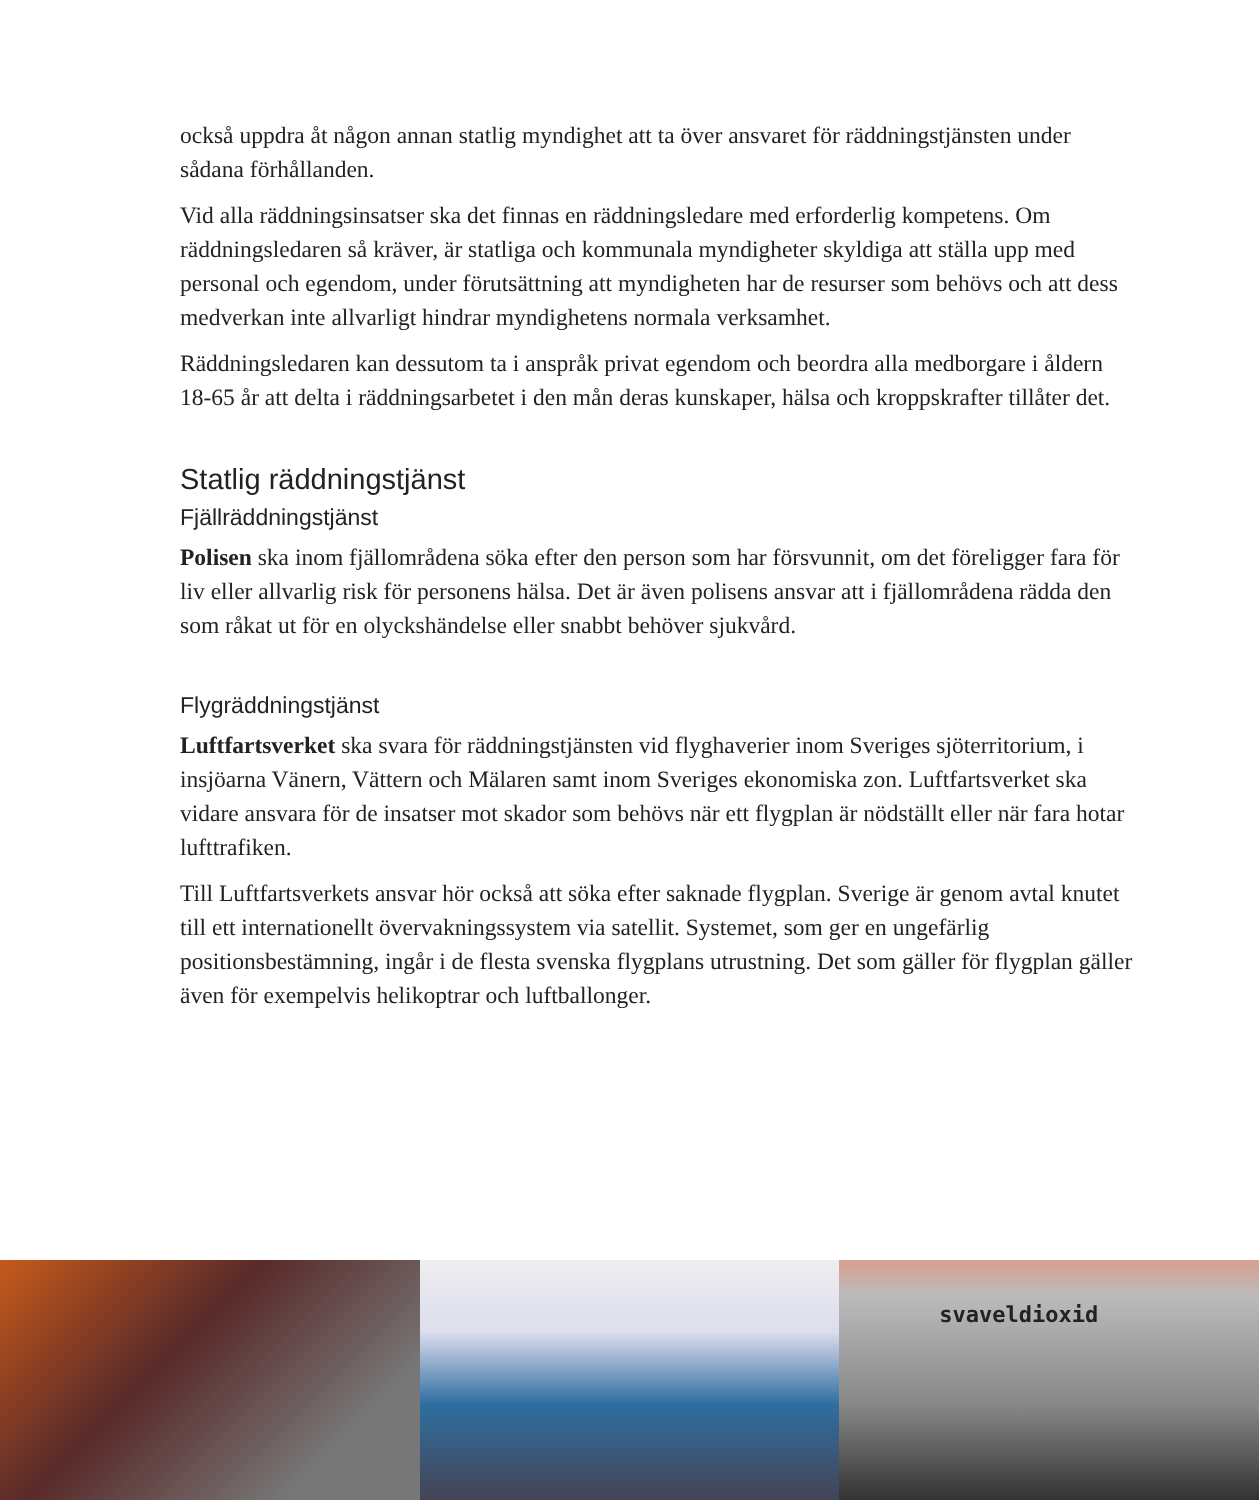också uppdra åt någon annan statlig myndighet att ta över ansvaret för räddningstjänsten under sådana förhållanden.
Vid alla räddningsinsatser ska det finnas en räddningsledare med erforderlig kompetens. Om räddningsledaren så kräver, är statliga och kommunala myndigheter skyldiga att ställa upp med personal och egendom, under förutsättning att myndigheten har de resurser som behövs och att dess medverkan inte allvarligt hindrar myndighetens normala verksamhet.
Räddningsledaren kan dessutom ta i anspråk privat egendom och beordra alla medborgare i åldern 18-65 år att delta i räddningsarbetet i den mån deras kunskaper, hälsa och kroppskrafter tillåter det.
Statlig räddningstjänst
Fjällräddningstjänst
Polisen ska inom fjällområdena söka efter den person som har försvunnit, om det föreligger fara för liv eller allvarlig risk för personens hälsa. Det är även polisens ansvar att i fjällområdena rädda den som råkat ut för en olyckshändelse eller snabbt behöver sjukvård.
Flygräddningstjänst
Luftfartsverket ska svara för räddningstjänsten vid flyghaverier inom Sveriges sjöterritorium, i insjöarna Vänern, Vättern och Mälaren samt inom Sveriges ekonomiska zon. Luftfartsverket ska vidare ansvara för de insatser mot skador som behövs när ett flygplan är nödställt eller när fara hotar lufttrafiken.
Till Luftfartsverkets ansvar hör också att söka efter saknade flygplan. Sverige är genom avtal knutet till ett internationellt övervakningssystem via satellit. Systemet, som ger en ungefärlig positionsbestämning, ingår i de flesta svenska flygplans utrustning. Det som gäller för flygplan gäller även för exempelvis helikoptrar och luftballonger.
svaveldioxid